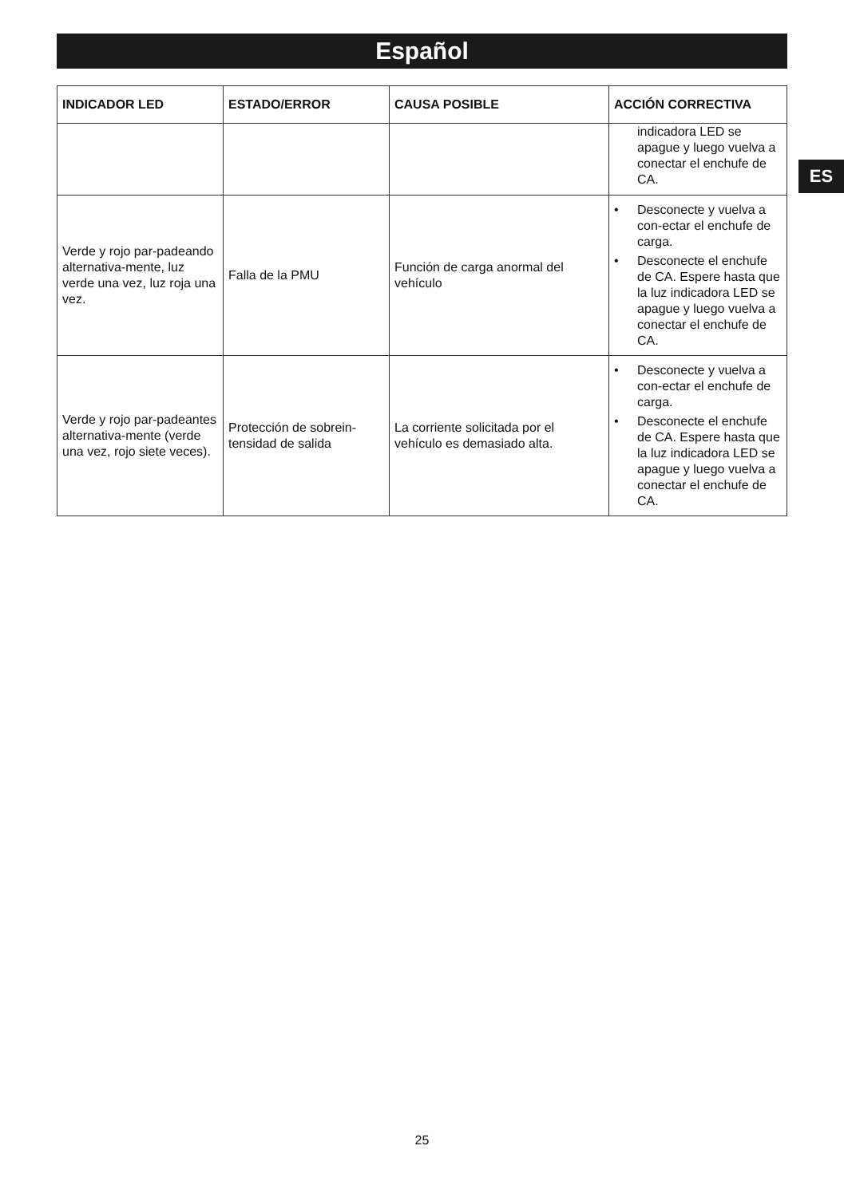Español
ES
| INDICADOR LED | ESTADO/ERROR | CAUSA POSIBLE | ACCIÓN CORRECTIVA |
| --- | --- | --- | --- |
| | | | indicadora LED se apague y luego vuelva a conectar el enchufe de CA. |
| Verde y rojo par-padeando alternativa-mente, luz verde una vez, luz roja una vez. | Falla de la PMU | Función de carga anormal del vehículo | • Desconecte y vuelva a con-ectar el enchufe de carga. • Desconecte el enchufe de CA. Espere hasta que la luz indicadora LED se apague y luego vuelva a conectar el enchufe de CA. |
| Verde y rojo par-padeantes alternativa-mente (verde una vez, rojo siete veces). | Protección de sobrein-tensidad de salida | La corriente solicitada por el vehículo es demasiado alta. | • Desconecte y vuelva a con-ectar el enchufe de carga. • Desconecte el enchufe de CA. Espere hasta que la luz indicadora LED se apague y luego vuelva a conectar el enchufe de CA. |
25